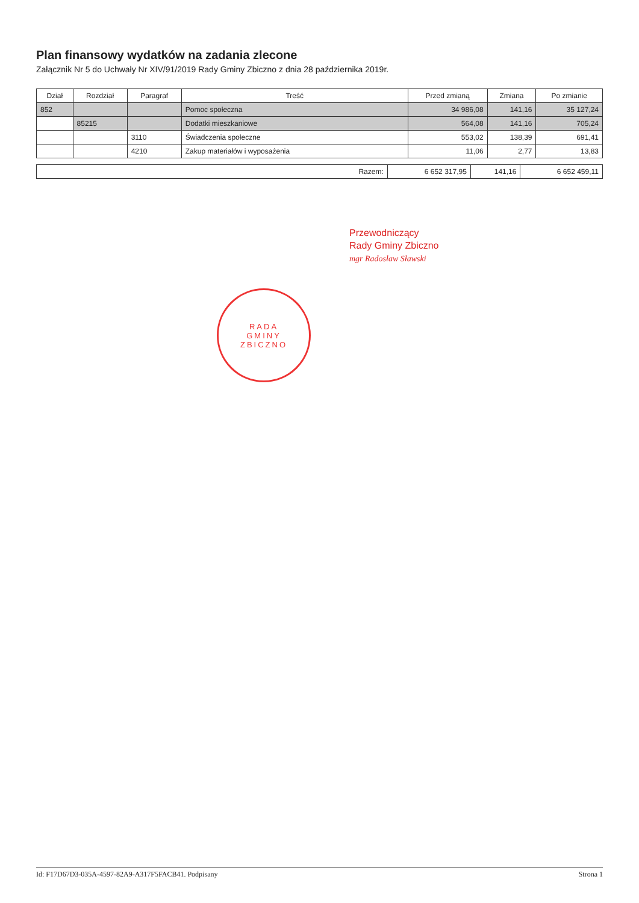Plan finansowy wydatków na zadania zlecone
Załącznik Nr 5 do Uchwały Nr XIV/91/2019 Rady Gminy Zbiczno z dnia 28 października 2019r.
| Dział | Rozdział | Paragraf | Treść | Przed zmianą | Zmiana | Po zmianie |
| --- | --- | --- | --- | --- | --- | --- |
| 852 | | | Pomoc społeczna | 34 986,08 | 141,16 | 35 127,24 |
| | 85215 | | Dodatki mieszkaniowe | 564,08 | 141,16 | 705,24 |
| | | 3110 | Świadczenia społeczne | 553,02 | 138,39 | 691,41 |
| | | 4210 | Zakup materiałów i wyposażenia | 11,06 | 2,77 | 13,83 |
| Razem: | 6 652 317,95 | 141,16 | 6 652 459,11 |
Przewodniczący
Rady Gminy Zbiczno
mgr Radosław Sławski
RADA
GMINY
ZBICZNO
Id: F17D67D3-035A-4597-82A9-A317F5FACB41. Podpisany Strona 1